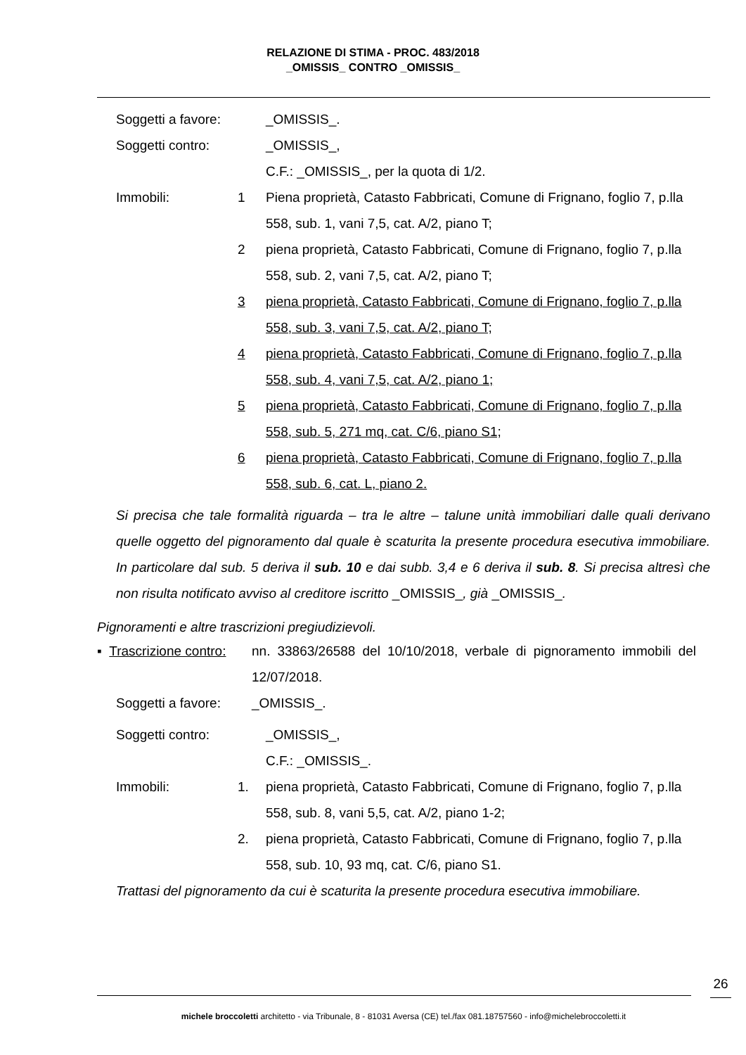RELAZIONE DI STIMA - PROC. 483/2018
_OMISSIS_ CONTRO _OMISSIS_
Soggetti a favore:
_OMISSIS_.
Soggetti contro: _OMISSIS_,
C.F.: _OMISSIS_, per la quota di 1/2.
Immobili: 1 Piena proprietà, Catasto Fabbricati, Comune di Frignano, foglio 7, p.lla 558, sub. 1, vani 7,5, cat. A/2, piano T;
2 piena proprietà, Catasto Fabbricati, Comune di Frignano, foglio 7, p.lla 558, sub. 2, vani 7,5, cat. A/2, piano T;
3 piena proprietà, Catasto Fabbricati, Comune di Frignano, foglio 7, p.lla 558, sub. 3, vani 7,5, cat. A/2, piano T;
4 piena proprietà, Catasto Fabbricati, Comune di Frignano, foglio 7, p.lla 558, sub. 4, vani 7,5, cat. A/2, piano 1;
5 piena proprietà, Catasto Fabbricati, Comune di Frignano, foglio 7, p.lla 558, sub. 5, 271 mq, cat. C/6, piano S1;
6 piena proprietà, Catasto Fabbricati, Comune di Frignano, foglio 7, p.lla 558, sub. 6, cat. L, piano 2.
Si precisa che tale formalità riguarda – tra le altre – talune unità immobiliari dalle quali derivano quelle oggetto del pignoramento dal quale è scaturita la presente procedura esecutiva immobiliare. In particolare dal sub. 5 deriva il sub. 10 e dai subb. 3,4 e 6 deriva il sub. 8. Si precisa altresì che non risulta notificato avviso al creditore iscritto _OMISSIS_, già _OMISSIS_.
Pignoramenti e altre trascrizioni pregiudizievoli.
▪ Trascrizione contro:
nn. 33863/26588 del 10/10/2018, verbale di pignoramento immobili del 12/07/2018.
Soggetti a favore: _OMISSIS_.
Soggetti contro: _OMISSIS_,
C.F.: _OMISSIS_.
Immobili: 1. piena proprietà, Catasto Fabbricati, Comune di Frignano, foglio 7, p.lla 558, sub. 8, vani 5,5, cat. A/2, piano 1-2;
2. piena proprietà, Catasto Fabbricati, Comune di Frignano, foglio 7, p.lla 558, sub. 10, 93 mq, cat. C/6, piano S1.
Trattasi del pignoramento da cui è scaturita la presente procedura esecutiva immobiliare.
26
michele broccoletti architetto - via Tribunale, 8 - 81031 Aversa (CE) tel./fax 081.18757560 - info@michelebroccoletti.it